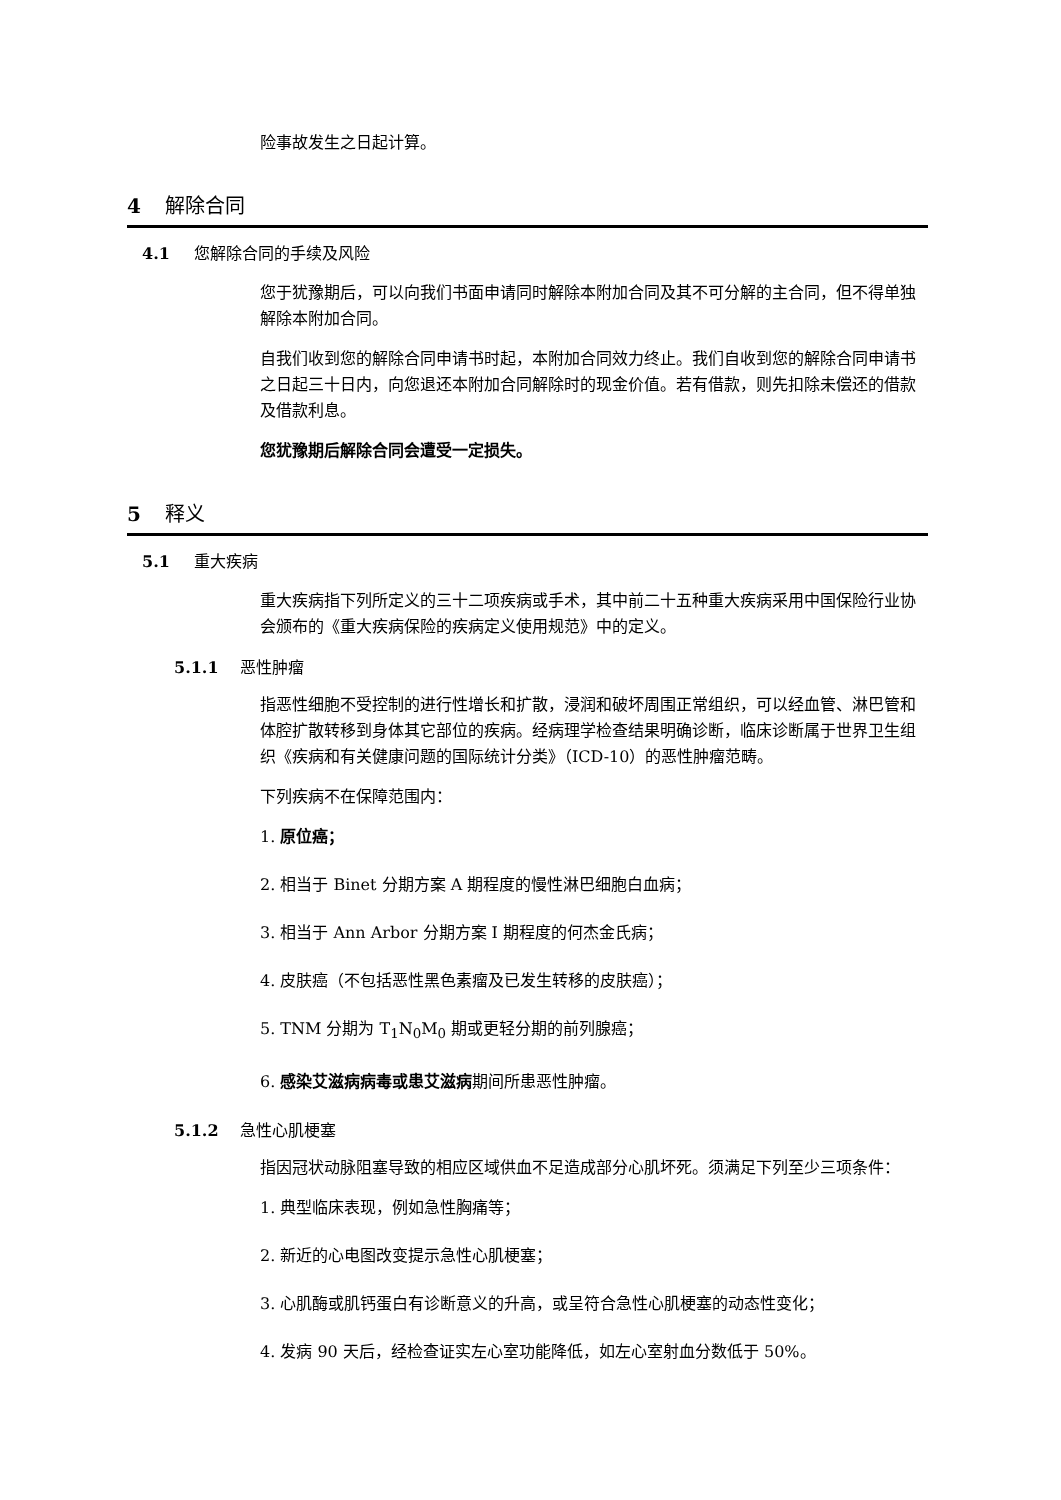险事故发生之日起计算。
4 解除合同
4.1 您解除合同的手续及风险
您于犹豫期后，可以向我们书面申请同时解除本附加合同及其不可分解的主合同，但不得单独解除本附加合同。
自我们收到您的解除合同申请书时起，本附加合同效力终止。我们自收到您的解除合同申请书之日起三十日内，向您退还本附加合同解除时的现金价值。若有借款，则先扣除未偿还的借款及借款利息。
您犹豫期后解除合同会遭受一定损失。
5 释义
5.1 重大疾病
重大疾病指下列所定义的三十二项疾病或手术，其中前二十五种重大疾病采用中国保险行业协会颁布的《重大疾病保险的疾病定义使用规范》中的定义。
5.1.1 恶性肿瘤
指恶性细胞不受控制的进行性增长和扩散，浸润和破坏周围正常组织，可以经血管、淋巴管和体腔扩散转移到身体其它部位的疾病。经病理学检查结果明确诊断，临床诊断属于世界卫生组织《疾病和有关健康问题的国际统计分类》（ICD-10）的恶性肿瘤范畴。
下列疾病不在保障范围内：
1. 原位癌；
2. 相当于 Binet 分期方案 A 期程度的慢性淋巴细胞白血病；
3. 相当于 Ann Arbor 分期方案 I 期程度的何杰金氏病；
4. 皮肤癌（不包括恶性黑色素瘤及已发生转移的皮肤癌）；
5. TNM 分期为 T<sub>1</sub>N<sub>0</sub>M<sub>0</sub> 期或更轻分期的前列腺癌；
6. 感染艾滋病病毒或患艾滋病期间所患恶性肿瘤。
5.1.2 急性心肌梗塞
指因冠状动脉阻塞导致的相应区域供血不足造成部分心肌坏死。须满足下列至少三项条件：
1. 典型临床表现，例如急性胸痛等；
2. 新近的心电图改变提示急性心肌梗塞；
3. 心肌酶或肌钙蛋白有诊断意义的升高，或呈符合急性心肌梗塞的动态性变化；
4. 发病 90 天后，经检查证实左心室功能降低，如左心室射血分数低于 50%。